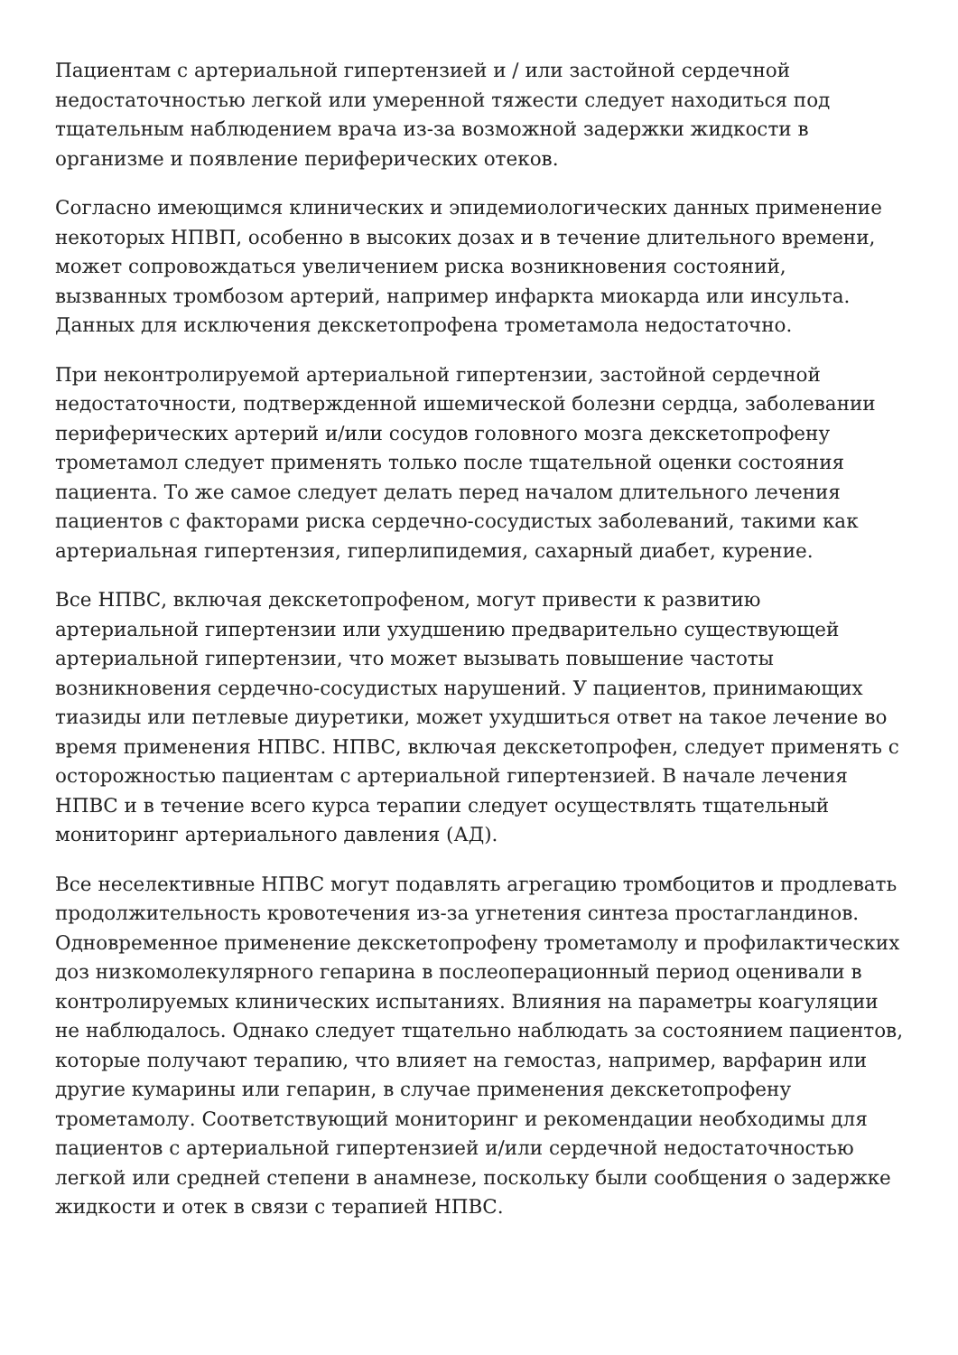Пациентам с артериальной гипертензией и / или застойной сердечной недостаточностью легкой или умеренной тяжести следует находиться под тщательным наблюдением врача из-за возможной задержки жидкости в организме и появление периферических отеков.
Согласно имеющимся клинических и эпидемиологических данных применение некоторых НПВП, особенно в высоких дозах и в течение длительного времени, может сопровождаться увеличением риска возникновения состояний, вызванных тромбозом артерий, например инфаркта миокарда или инсульта. Данных для исключения декскетопрофена трометамола недостаточно.
При неконтролируемой артериальной гипертензии, застойной сердечной недостаточности, подтвержденной ишемической болезни сердца, заболевании периферических артерий и/или сосудов головного мозга декскетопрофену трометамол следует применять только после тщательной оценки состояния пациента. То же самое следует делать перед началом длительного лечения пациентов с факторами риска сердечно-сосудистых заболеваний, такими как артериальная гипертензия, гиперлипидемия, сахарный диабет, курение.
Все НПВС, включая декскетопрофеном, могут привести к развитию артериальной гипертензии или ухудшению предварительно существующей артериальной гипертензии, что может вызывать повышение частоты возникновения сердечно-сосудистых нарушений. У пациентов, принимающих тиазиды или петлевые диуретики, может ухудшиться ответ на такое лечение во время применения НПВС. НПВС, включая декскетопрофен, следует применять с осторожностью пациентам с артериальной гипертензией. В начале лечения НПВС и в течение всего курса терапии следует осуществлять тщательный мониторинг артериального давления (АД).
Все неселективные НПВС могут подавлять агрегацию тромбоцитов и продлевать продолжительность кровотечения из-за угнетения синтеза простагландинов. Одновременное применение декскетопрофену трометамолу и профилактических доз низкомолекулярного гепарина в послеоперационный период оценивали в контролируемых клинических испытаниях. Влияния на параметры коагуляции не наблюдалось. Однако следует тщательно наблюдать за состоянием пациентов, которые получают терапию, что влияет на гемостаз, например, варфарин или другие кумарины или гепарин, в случае применения декскетопрофену трометамолу. Соответствующий мониторинг и рекомендации необходимы для пациентов с артериальной гипертензией и/или сердечной недостаточностью легкой или средней степени в анамнезе, поскольку были сообщения о задержке жидкости и отек в связи с терапией НПВС.